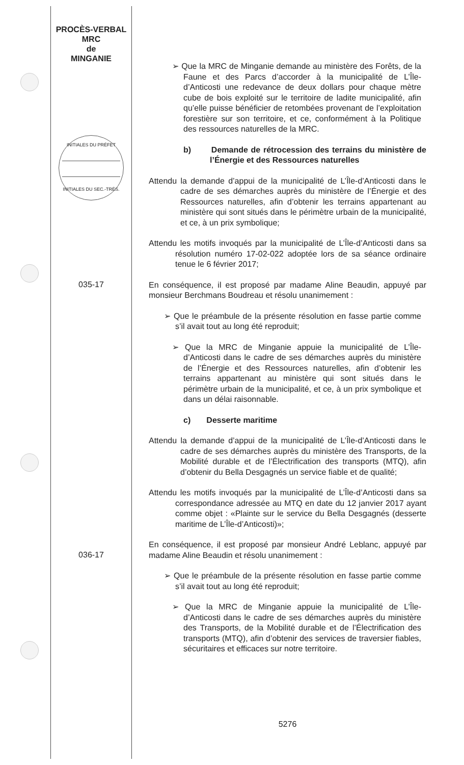PROCÈS-VERBAL
MRC
de
MINGANIE
INITIALES DU PRÉFET
INITIALES DU SEC.-TRÉS.
035-17
036-17
➢ Que la MRC de Minganie demande au ministère des Forêts, de la Faune et des Parcs d’accorder à la municipalité de L’Île-d’Anticosti une redevance de deux dollars pour chaque mètre cube de bois exploité sur le territoire de ladite municipalité, afin qu’elle puisse bénéficier de retombées provenant de l’exploitation forestière sur son territoire, et ce, conformément à la Politique des ressources naturelles de la MRC.
b) Demande de rétrocession des terrains du ministère de l’Énergie et des Ressources naturelles
Attendu la demande d’appui de la municipalité de L’Île-d’Anticosti dans le cadre de ses démarches auprès du ministère de l’Énergie et des Ressources naturelles, afin d’obtenir les terrains appartenant au ministère qui sont situés dans le périmètre urbain de la municipalité, et ce, à un prix symbolique;
Attendu les motifs invoqués par la municipalité de L’Île-d’Anticosti dans sa résolution numéro 17-02-022 adoptée lors de sa séance ordinaire tenue le 6 février 2017;
En conséquence, il est proposé par madame Aline Beaudin, appuyé par monsieur Berchmans Boudreau et résolu unanimement :
➢ Que le préambule de la présente résolution en fasse partie comme s’il avait tout au long été reproduit;
➢ Que la MRC de Minganie appuie la municipalité de L’Île-d’Anticosti dans le cadre de ses démarches auprès du ministère de l’Énergie et des Ressources naturelles, afin d’obtenir les terrains appartenant au ministère qui sont situés dans le périmètre urbain de la municipalité, et ce, à un prix symbolique et dans un délai raisonnable.
c) Desserte maritime
Attendu la demande d’appui de la municipalité de L’Île-d’Anticosti dans le cadre de ses démarches auprès du ministère des Transports, de la Mobilité durable et de l’Électrification des transports (MTQ), afin d’obtenir du Bella Desgagnés un service fiable et de qualité;
Attendu les motifs invoqués par la municipalité de L’Île-d’Anticosti dans sa correspondance adressée au MTQ en date du 12 janvier 2017 ayant comme objet : «Plainte sur le service du Bella Desgagnés (desserte maritime de L’Île-d’Anticosti)»;
En conséquence, il est proposé par monsieur André Leblanc, appuyé par madame Aline Beaudin et résolu unanimement :
➢ Que le préambule de la présente résolution en fasse partie comme s’il avait tout au long été reproduit;
➢ Que la MRC de Minganie appuie la municipalité de L’Île-d’Anticosti dans le cadre de ses démarches auprès du ministère des Transports, de la Mobilité durable et de l’Électrification des transports (MTQ), afin d’obtenir des services de traversier fiables, sécuritaires et efficaces sur notre territoire.
5276